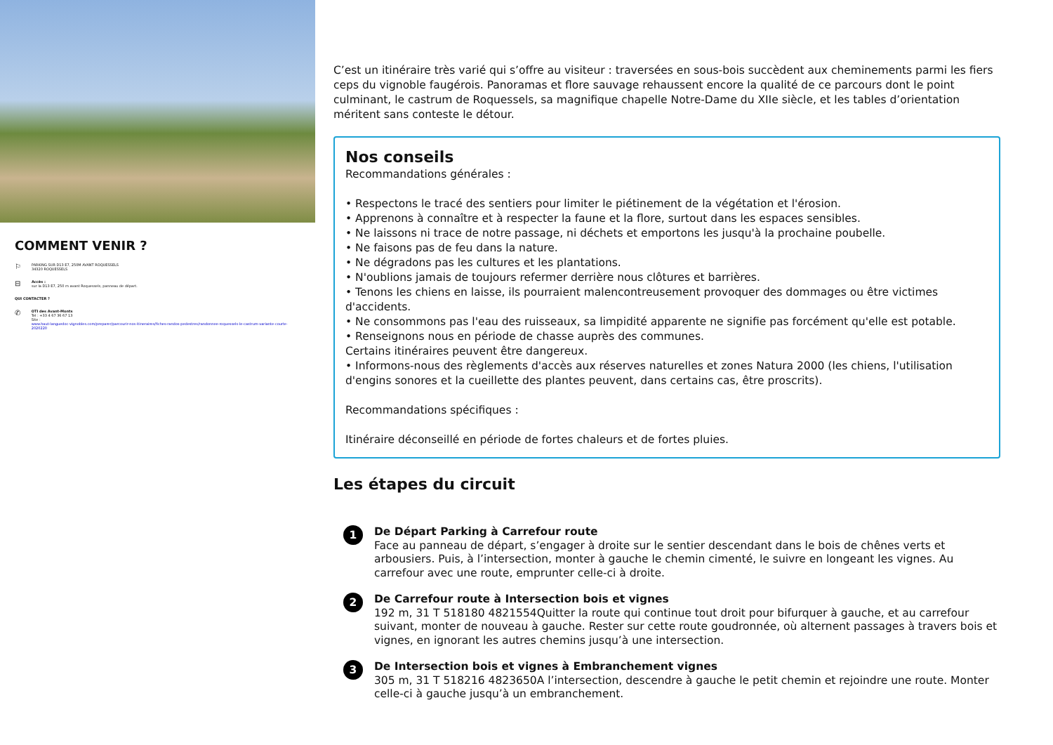COMMENT VENIR ?
⚐ PARKING SUR D13 E7, 250M AVANT ROQUESSELS
34320 ROQUESSELS
⊟ Accès :
sur la D13 E7, 250 m avant Roquessels, panneau de départ.
QUI CONTACTER ?
✆ OTI des Avant-Monts
Tel : +33 4 67 36 67 13
Site :
www.haut-languedoc-vignobles.com/preparer/parcourir-nos-itineraires/fiches-randos-pedestres/randonnee-roquessels-le-castrum-variante-courte-2020220
C’est un itinéraire très varié qui s’offre au visiteur : traversées en sous-bois succèdent aux cheminements parmi les fiers ceps du vignoble faugérois. Panoramas et flore sauvage rehaussent encore la qualité de ce parcours dont le point culminant, le castrum de Roquessels, sa magnifique chapelle Notre-Dame du XIIe siècle, et les tables d’orientation méritent sans conteste le détour.
Nos conseils
Recommandations générales :
• Respectons le tracé des sentiers pour limiter le piétinement de la végétation et l'érosion.
• Apprenons à connaître et à respecter la faune et la flore, surtout dans les espaces sensibles.
• Ne laissons ni trace de notre passage, ni déchets et emportons les jusqu'à la prochaine poubelle.
• Ne faisons pas de feu dans la nature.
• Ne dégradons pas les cultures et les plantations.
• N'oublions jamais de toujours refermer derrière nous clôtures et barrières.
• Tenons les chiens en laisse, ils pourraient malencontreusement provoquer des dommages ou être victimes d'accidents.
• Ne consommons pas l'eau des ruisseaux, sa limpidité apparente ne signifie pas forcément qu'elle est potable.
• Renseignons nous en période de chasse auprès des communes.
Certains itinéraires peuvent être dangereux.
• Informons-nous des règlements d'accès aux réserves naturelles et zones Natura 2000 (les chiens, l'utilisation d'engins sonores et la cueillette des plantes peuvent, dans certains cas, être proscrits).
Recommandations spécifiques :
Itinéraire déconseillé en période de fortes chaleurs et de fortes pluies.
Les étapes du circuit
1
De Départ Parking à Carrefour route
Face au panneau de départ, s’engager à droite sur le sentier descendant dans le bois de chênes verts et arbousiers. Puis, à l’intersection, monter à gauche le chemin cimenté, le suivre en longeant les vignes. Au carrefour avec une route, emprunter celle-ci à droite.
2
De Carrefour route à Intersection bois et vignes
192 m, 31 T 518180 4821554Quitter la route qui continue tout droit pour bifurquer à gauche, et au carrefour suivant, monter de nouveau à gauche. Rester sur cette route goudronnée, où alternent passages à travers bois et vignes, en ignorant les autres chemins jusqu’à une intersection.
3
De Intersection bois et vignes à Embranchement vignes
305 m, 31 T 518216 4823650A l’intersection, descendre à gauche le petit chemin et rejoindre une route. Monter celle-ci à gauche jusqu’à un embranchement.